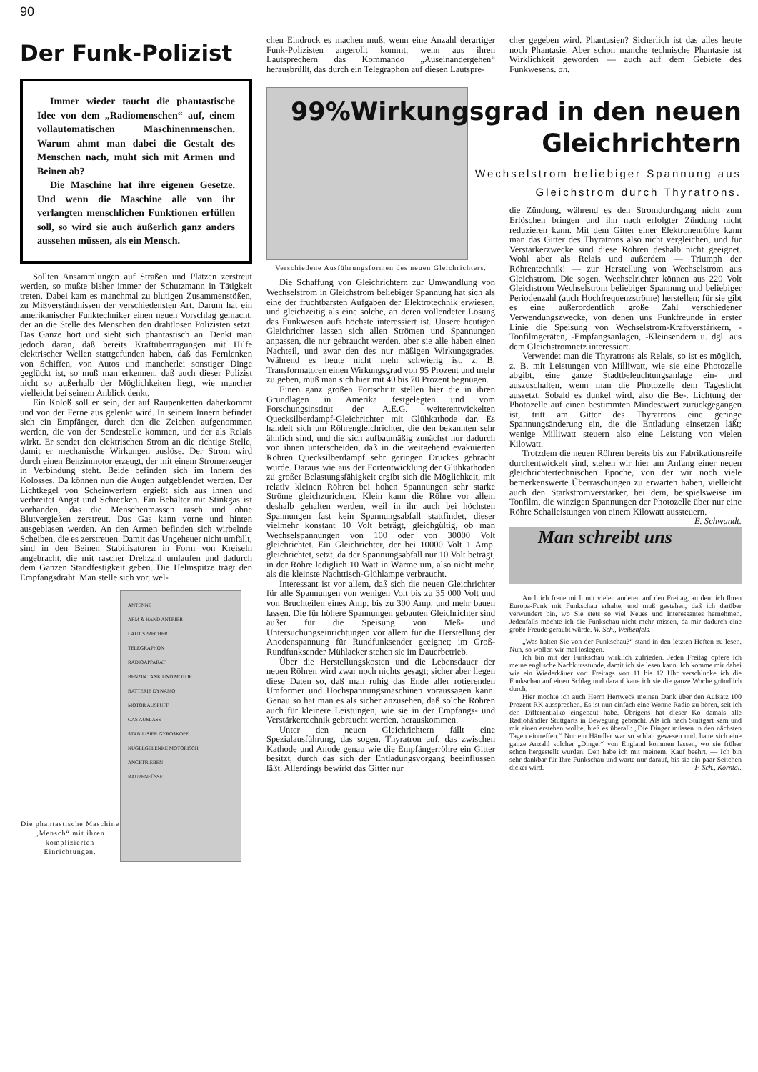90
Der Funk-Polizist
Immer wieder taucht die phantastische Idee von dem „Radiomenschen“ auf, einem vollautomatischen Maschinenmenschen. Warum ahmt man dabei die Gestalt des Menschen nach, müht sich mit Armen und Beinen ab?
Die Maschine hat ihre eigenen Gesetze. Und wenn die Maschine alle von ihr verlangten menschlichen Funktionen erfüllen soll, so wird sie auch äußerlich ganz anders aussehen müssen, als ein Mensch.
Sollten Ansammlungen auf Straßen und Plätzen zerstreut werden, so mußte bisher immer der Schutzmann in Tätigkeit treten. Dabei kam es manchmal zu blutigen Zusammenstößen, zu Mißverständnissen der verschiedensten Art. Darum hat ein amerikanischer Funktechniker einen neuen Vorschlag gemacht, der an die Stelle des Menschen den drahtlosen Polizisten setzt. Das Ganze hört und sieht sich phantastisch an. Denkt man jedoch daran, daß bereits Kraftübertragungen mit Hilfe elektrischer Wellen stattgefunden haben, daß das Fernlenken von Schiffen, von Autos und mancherlei sonstiger Dinge geglückt ist, so muß man erkennen, daß auch dieser Polizist nicht so außerhalb der Möglichkeiten liegt, wie mancher vielleicht bei seinem Anblick denkt.
Ein Koloß soll er sein, der auf Raupenketten daherkommt und von der Ferne aus gelenkt wird. In seinem Innern befindet sich ein Empfänger, durch den die Zeichen aufgenommen werden, die von der Sendestelle kommen, und der als Relais wirkt. Er sendet den elektrischen Strom an die richtige Stelle, damit er mechanische Wirkungen auslöse. Der Strom wird durch einen Benzinmotor erzeugt, der mit einem Stromerzeuger in Verbindung steht. Beide befinden sich im Innern des Kolosses. Da können nun die Augen aufgeblendet werden. Der Lichtkegel von Scheinwerfern ergießt sich aus ihnen und verbreitet Angst und Schrecken. Ein Behälter mit Stinkgas ist vorhanden, das die Menschenmassen rasch und ohne Blutvergießen zerstreut. Das Gas kann vorne und hinten ausgeblasen werden. An den Armen befinden sich wirbelnde Scheiben, die es zerstreuen. Damit das Ungeheuer nicht umfällt, sind in den Beinen Stabilisatoren in Form von Kreiseln angebracht, die mit rascher Drehzahl umlaufen und dadurch dem Ganzen Standfestigkeit geben. Die Helmspitze trägt den Empfangsdraht. Man stelle sich vor, wel-
Die phantastische Maschine „Mensch“ mit ihren komplizierten Einrichtungen.
ANTENNE
ARM & HAND ANTRIEB
LAUT SPRECHER
TELEGRAPHON
RADIOAPPARAT
BENZIN TANK UND MOTOR
BATTERIE DYNAMO
MOTOR AUSPUFF
GAS AUSLASS
STABILISIER GYROSKOPE
KUGELGELENKE MOTORISCH ANGETRIEBEN
RAUPENFÜSSE
chen Eindruck es machen muß, wenn eine Anzahl derartiger Funk-Polizisten angerollt kommt, wenn aus ihren Lautsprechern das Kommando „Auseinandergehen“ herausbrüllt, das durch ein Telegraphon auf diesen Lautspre-
Verschiedene Ausführungsformen des neuen Gleichrichters.
Die Schaffung von Gleichrichtern zur Umwandlung von Wechselstrom in Gleichstrom beliebiger Spannung hat sich als eine der fruchtbarsten Aufgaben der Elektrotechnik erwiesen, und gleichzeitig als eine solche, an deren vollendeter Lösung das Funkwesen aufs höchste interessiert ist. Unsere heutigen Gleichrichter lassen sich allen Strömen und Spannungen anpassen, die nur gebraucht werden, aber sie alle haben einen Nachteil, und zwar den des nur mäßigen Wirkungsgrades. Während es heute nicht mehr schwierig ist, z. B. Transformatoren einen Wirkungsgrad von 95 Prozent und mehr zu geben, muß man sich hier mit 40 bis 70 Prozent begnügen.
Einen ganz großen Fortschritt stellen hier die in ihren Grundlagen in Amerika festgelegten und vom Forschungsinstitut der A.E.G. weiterentwickelten Quecksilberdampf-Gleichrichter mit Glühkathode dar. Es handelt sich um Röhrengleichrichter, die den bekannten sehr ähnlich sind, und die sich aufbaumäßig zunächst nur dadurch von ihnen unterscheiden, daß in die weitgehend evakuierten Röhren Quecksilberdampf sehr geringen Druckes gebracht wurde. Daraus wie aus der Fortentwicklung der Glühkathoden zu großer Belastungsfähigkeit ergibt sich die Möglichkeit, mit relativ kleinen Röhren bei hohen Spannungen sehr starke Ströme gleichzurichten. Klein kann die Röhre vor allem deshalb gehalten werden, weil in ihr auch bei höchsten Spannungen fast kein Spannungsabfall stattfindet, dieser vielmehr konstant 10 Volt beträgt, gleichgültig, ob man Wechselspannungen von 100 oder von 30000 Volt gleichrichtet. Ein Gleichrichter, der bei 10000 Volt 1 Amp. gleichrichtet, setzt, da der Spannungsabfall nur 10 Volt beträgt, in der Röhre lediglich 10 Watt in Wärme um, also nicht mehr, als die kleinste Nachttisch-Glühlampe verbraucht.
Interessant ist vor allem, daß sich die neuen Gleichrichter für alle Spannungen von wenigen Volt bis zu 35 000 Volt und von Bruchteilen eines Amp. bis zu 300 Amp. und mehr bauen lassen. Die für höhere Spannungen gebauten Gleichrichter sind außer für die Speisung von Meß- und Untersuchungseinrichtungen vor allem für die Herstellung der Anodenspannung für Rundfunksender geeignet; im Groß-Rundfunksender Mühlacker stehen sie im Dauerbetrieb.
Über die Herstellungskosten und die Lebensdauer der neuen Röhren wird zwar noch nichts gesagt; sicher aber liegen diese Daten so, daß man ruhig das Ende aller rotierenden Umformer und Hochspannungsmaschinen voraussagen kann. Genau so hat man es als sicher anzusehen, daß solche Röhren auch für kleinere Leistungen, wie sie in der Empfangs- und Verstärkertechnik gebraucht werden, herauskommen.
Unter den neuen Gleichrichtern fällt eine Spezialausführung, das sogen. Thyratron auf, das zwischen Kathode und Anode genau wie die Empfängerröhre ein Gitter besitzt, durch das sich der Entladungsvorgang beeinflussen läßt. Allerdings bewirkt das Gitter nur
cher gegeben wird. Phantasien? Sicherlich ist das alles heute noch Phantasie. Aber schon manche technische Phantasie ist Wirklichkeit geworden — auch auf dem Gebiete des Funkwesens. an.
99%Wirkungsgrad in den neuen Gleichrichtern
Wechselstrom beliebiger Spannung aus Gleichstrom durch Thyratrons.
die Zündung, während es den Stromdurchgang nicht zum Erlöschen bringen und ihn nach erfolgter Zündung nicht reduzieren kann. Mit dem Gitter einer Elektronenröhre kann man das Gitter des Thyratrons also nicht vergleichen, und für Verstärkerzwecke sind diese Röhren deshalb nicht geeignet. Wohl aber als Relais und außerdem — Triumph der Röhrentechnik! — zur Herstellung von Wechselstrom aus Gleichstrom. Die sogen. Wechselrichter können aus 220 Volt Gleichstrom Wechselstrom beliebiger Spannung und beliebiger Periodenzahl (auch Hochfrequenzströme) herstellen; für sie gibt es eine außerordentlich große Zahl verschiedener Verwendungszwecke, von denen uns Funkfreunde in erster Linie die Speisung von Wechselstrom-Kraftverstärkern, -Tonfilmgeräten, -Empfangsanlagen, -Kleinsendern u. dgl. aus dem Gleichstromnetz interessiert.
Verwendet man die Thyratrons als Relais, so ist es möglich, z. B. mit Leistungen von Milliwatt, wie sie eine Photozelle abgibt, eine ganze Stadtbeleuchtungsanlage ein- und auszuschalten, wenn man die Photozelle dem Tageslicht aussetzt. Sobald es dunkel wird, also die Be-. Lichtung der Photozelle auf einen bestimmten Mindestwert zurückgegangen ist, tritt am Gitter des Thyratrons eine geringe Spannungsänderung ein, die die Entladung einsetzen läßt; wenige Milliwatt steuern also eine Leistung von vielen Kilowatt.
Trotzdem die neuen Röhren bereits bis zur Fabrikationsreife durchentwickelt sind, stehen wir hier am Anfang einer neuen gleichrichtertechnischen Epoche, von der wir noch viele bemerkenswerte Überraschungen zu erwarten haben, vielleicht auch den Starkstromverstärker, bei dem, beispielsweise im Tonfilm, die winzigen Spannungen der Photozelle über nur eine Röhre Schalleistungen von einem Kilowatt aussteuern. E. Schwandt.
Man schreibt uns
Auch ich freue mich mit vielen anderen auf den Freitag, an dem ich Ihren Europa-Funk mit Funkschau erhalte, und muß gestehen, daß ich darüber verwundert bin, wo Sie stets so viel Neues und Interessantes hernehmen. Jedenfalls möchte ich die Funkschau nicht mehr missen, da mir dadurch eine große Freude geraubt würde. W. Sch., Weißenfels.
„Was halten Sie von der Funkschau?“ stand in den letzten Heften zu lesen. Nun, so wollen wir mal loslegen.
Ich bin mit der Funkschau wirklich zufrieden. Jeden Freitag opfere ich meine englische Nachkursstunde, damit ich sie lesen kann. Ich komme mir dabei wie ein Wiederkäuer vor: Freitags von 11 bis 12 Uhr verschlucke ich die Funkschau auf einen Schlag und darauf kaue ich sie die ganze Woche gründlich durch.
Hier mochte ich auch Herrn Hertweck meinen Dank über den Aufsatz 100 Prozent RK aussprechen. Es ist nun einfach eine Wonne Radio zu hören, seit ich den Differentialko eingebaut habe. Übrigens hat dieser Ko damals alle Radiohändler Stuttgarts in Bewegung gebracht. Als ich nach Stuttgart kam und mir einen erstehen wollte, hieß es überall: „Die Dinger müssen in den nächsten Tagen eintreffen.“ Nur ein Händler war so schlau gewesen und. hatte sich eine ganze Anzahl solcher „Dinger“ von England kommen lassen, wo sie früher schon hergestellt wurden. Den habe ich mit meinem, Kauf beehrt. — Ich bin sehr dankbar für Ihre Funkschau und warte nur darauf, bis sie ein paar Seitchen dicker wird. F. Sch., Korntal.